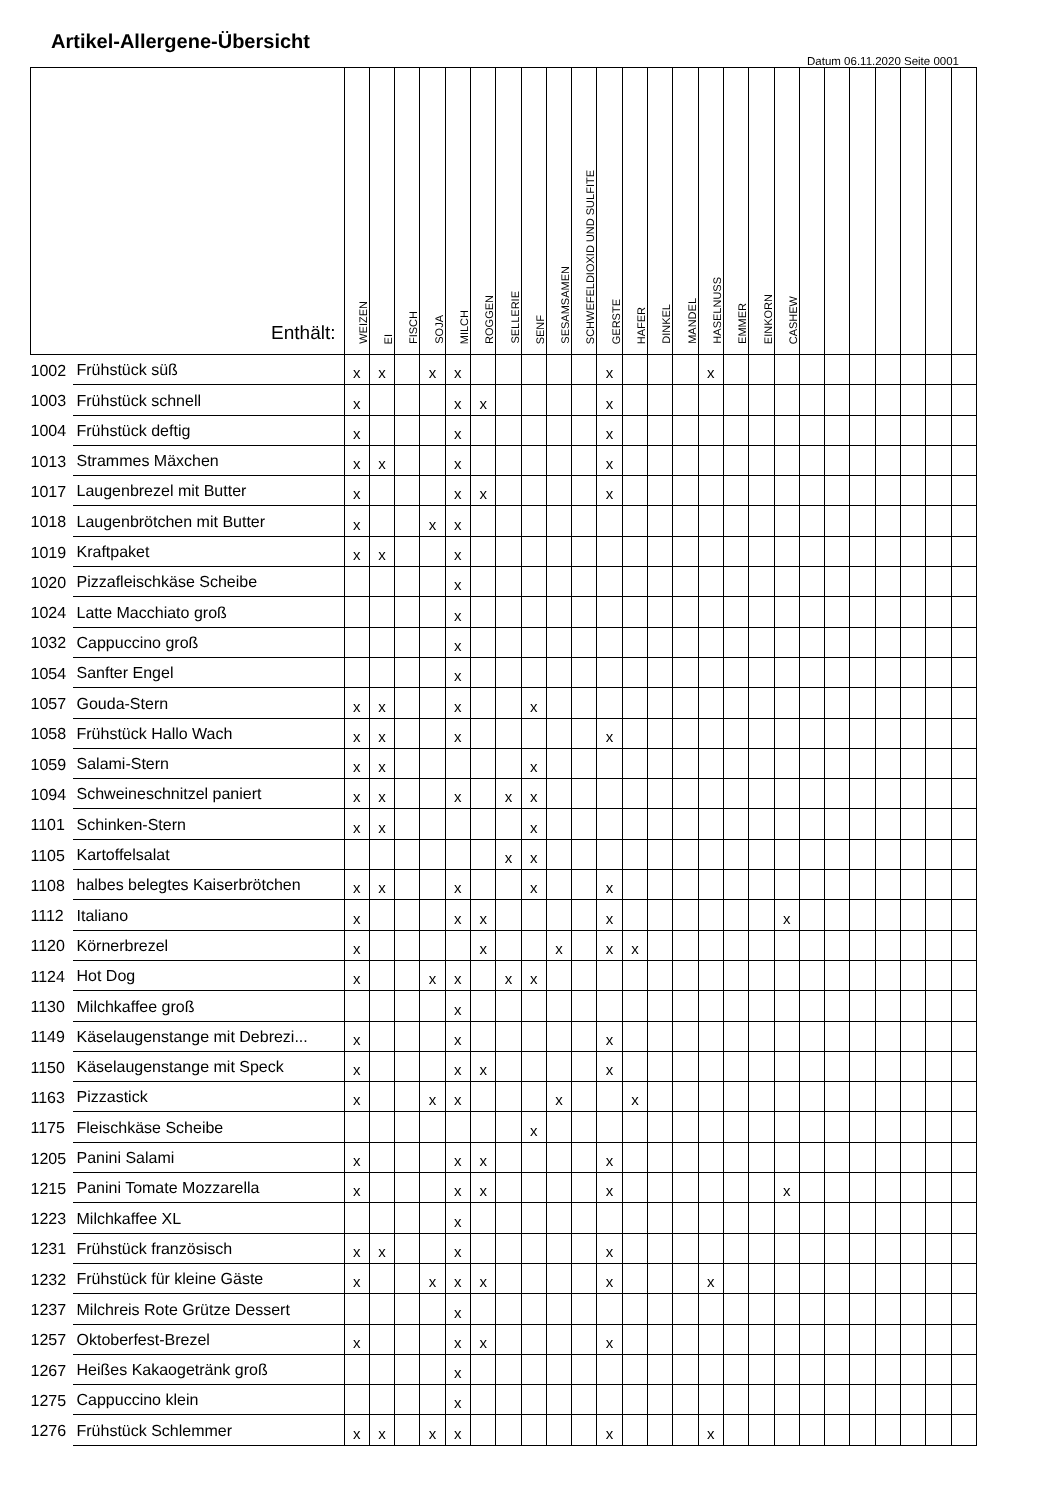Artikel-Allergene-Übersicht
Datum 06.11.2020 Seite 0001
| Enthält: | | WEIZEN | EI | FISCH | SOJA | MILCH | ROGGEN | SELLERIE | SENF | SESAMSAMEN | SCHWEFELDIOXID UND SULFITE | GERSTE | HAFER | DINKEL | MANDEL | HASELNUSS | EMMER | EINKORN | CASHEW | | | | | | | |
| --- | --- | --- | --- | --- | --- | --- | --- | --- | --- | --- | --- | --- | --- | --- | --- | --- | --- | --- | --- | --- | --- | --- | --- | --- | --- | --- |
| 1002 | Frühstück süß | x | x | | x | x | | | | | | x | | | | x | | | | | | | | | | |
| 1003 | Frühstück schnell | x | | | | x | x | | | | | x | | | | | | | | | | | | | | |
| 1004 | Frühstück deftig | x | | | | x | | | | | | x | | | | | | | | | | | | | | |
| 1013 | Strammes Mäxchen | x | x | | | x | | | | | | x | | | | | | | | | | | | | | |
| 1017 | Laugenbrezel mit Butter | x | | | | x | x | | | | | x | | | | | | | | | | | | | | |
| 1018 | Laugenbrötchen mit Butter | x | | | x | x | | | | | | | | | | | | | | | | | | | | |
| 1019 | Kraftpaket | x | x | | | x | | | | | | | | | | | | | | | | | | | | |
| 1020 | Pizzafleischkäse Scheibe | | | | | x | | | | | | | | | | | | | | | | | | | | |
| 1024 | Latte Macchiato groß | | | | | x | | | | | | | | | | | | | | | | | | | | |
| 1032 | Cappuccino groß | | | | | x | | | | | | | | | | | | | | | | | | | | |
| 1054 | Sanfter Engel | | | | | x | | | | | | | | | | | | | | | | | | | | |
| 1057 | Gouda-Stern | x | x | | | x | | | x | | | | | | | | | | | | | | | | | |
| 1058 | Frühstück Hallo Wach | x | x | | | x | | | | | | x | | | | | | | | | | | | | | |
| 1059 | Salami-Stern | x | x | | | | | | x | | | | | | | | | | | | | | | | | |
| 1094 | Schweineschnitzel paniert | x | x | | | x | | x | x | | | | | | | | | | | | | | | | | |
| 1101 | Schinken-Stern | x | x | | | | | | x | | | | | | | | | | | | | | | | | |
| 1105 | Kartoffelsalat | | | | | | | x | x | | | | | | | | | | | | | | | | | |
| 1108 | halbes belegtes Kaiserbrötchen | x | x | | | x | | | x | | | x | | | | | | | | | | | | | | |
| 1112 | Italiano | x | | | | x | x | | | | | x | | | | | | | x | | | | | | | |
| 1120 | Körnerbrezel | x | | | | | x | | | x | | x | x | | | | | | | | | | | | | |
| 1124 | Hot Dog | x | | | x | x | | x | x | | | | | | | | | | | | | | | | | |
| 1130 | Milchkaffee groß | | | | | x | | | | | | | | | | | | | | | | | | | | |
| 1149 | Käselaugenstange mit Debrezi... | x | | | | x | | | | | | x | | | | | | | | | | | | | | |
| 1150 | Käselaugenstange mit Speck | x | | | | x | x | | | | | x | | | | | | | | | | | | | | |
| 1163 | Pizzastick | x | | | x | x | | | | x | | | x | | | | | | | | | | | | | |
| 1175 | Fleischkäse Scheibe | | | | | | | | x | | | | | | | | | | | | | | | | | |
| 1205 | Panini Salami | x | | | | x | x | | | | | x | | | | | | | | | | | | | | |
| 1215 | Panini Tomate Mozzarella | x | | | | x | x | | | | | x | | | | | | | x | | | | | | | |
| 1223 | Milchkaffee XL | | | | | x | | | | | | | | | | | | | | | | | | | | |
| 1231 | Frühstück französisch | x | x | | | x | | | | | | x | | | | | | | | | | | | | | |
| 1232 | Frühstück für kleine Gäste | x | | | x | x | x | | | | | x | | | | x | | | | | | | | | | |
| 1237 | Milchreis Rote Grütze Dessert | | | | | x | | | | | | | | | | | | | | | | | | | | |
| 1257 | Oktoberfest-Brezel | x | | | | x | x | | | | | x | | | | | | | | | | | | | | |
| 1267 | Heißes Kakaogetränk groß | | | | | x | | | | | | | | | | | | | | | | | | | | |
| 1275 | Cappuccino klein | | | | | x | | | | | | | | | | | | | | | | | | | | |
| 1276 | Frühstück Schlemmer | x | x | | x | x | | | | | | x | | | | x | | | | | | | | | | |